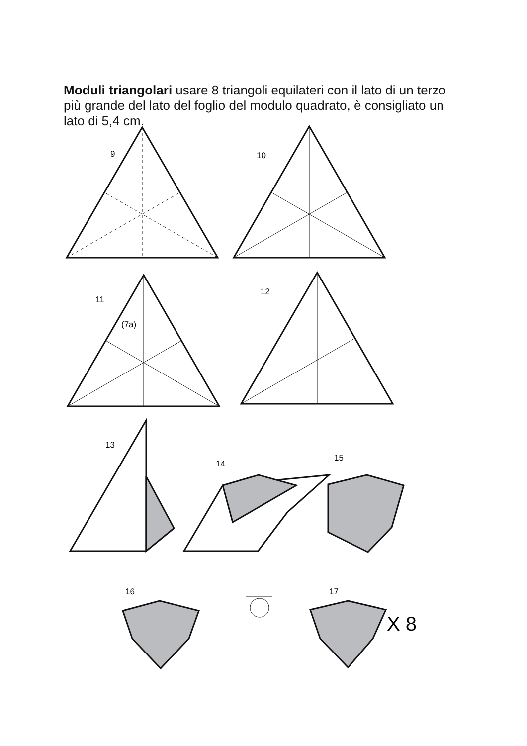Moduli triangolari usare 8 triangoli equilateri con il lato di un terzo più grande del lato del foglio del modulo quadrato, è consigliato un lato di 5,4 cm.
9
10
11
(7a)
12
13
14
15
16
17
X 8